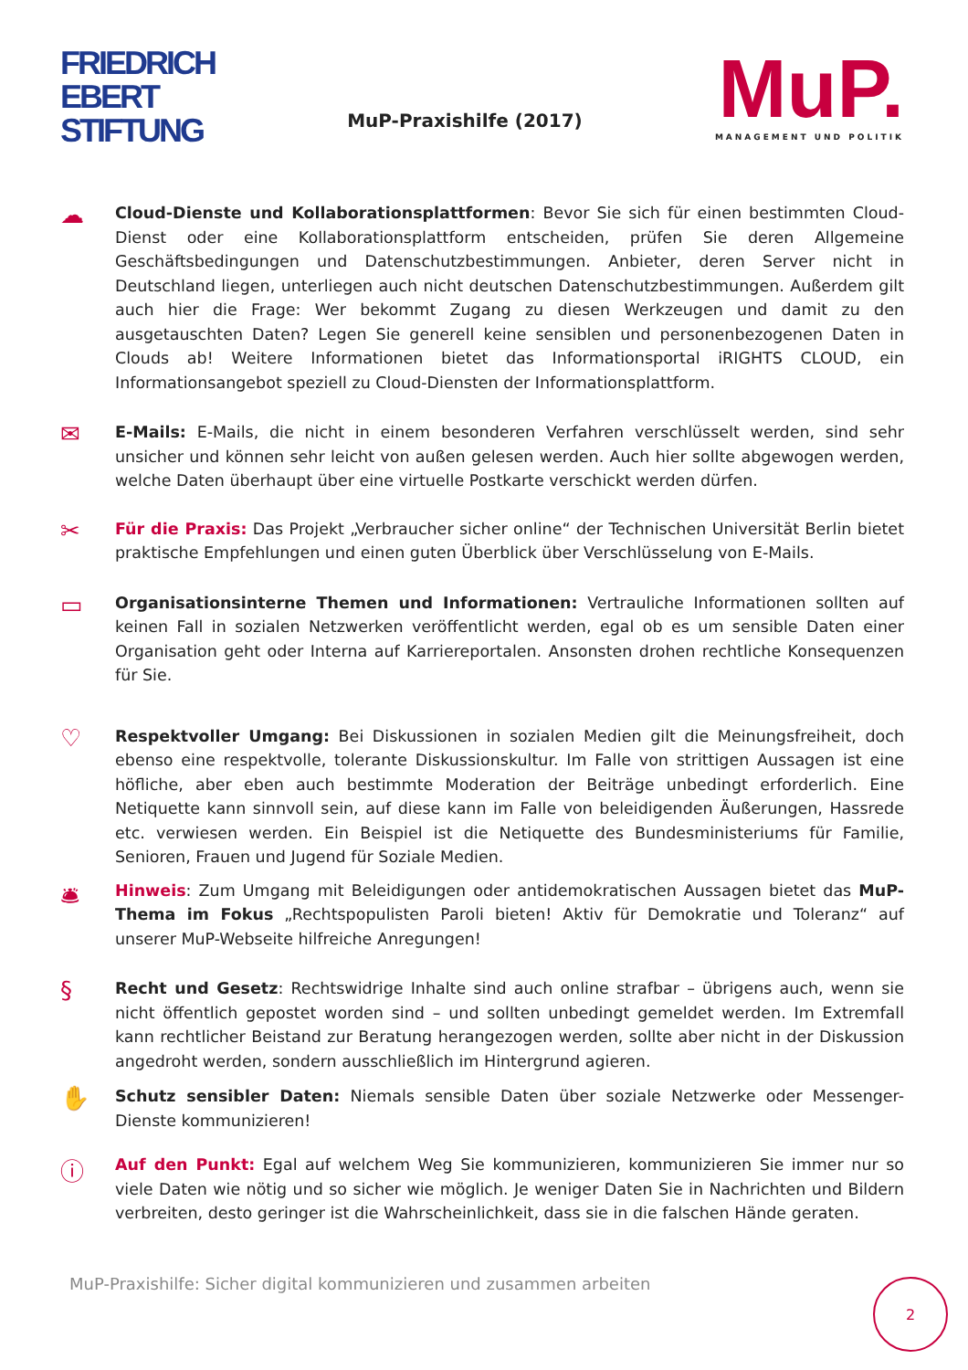FRIEDRICH
EBERT
STIFTUNG
MuP-Praxishilfe (2017)
MuP.
MANAGEMENT UND POLITIK
☁
Cloud-Dienste und Kollaborationsplattformen: Bevor Sie sich für einen bestimmten Cloud-Dienst oder eine Kollaborationsplattform entscheiden, prüfen Sie deren Allgemeine Geschäftsbedingungen und Datenschutzbestimmungen. Anbieter, deren Server nicht in Deutschland liegen, unterliegen auch nicht deutschen Datenschutzbestimmungen. Außerdem gilt auch hier die Frage: Wer bekommt Zugang zu diesen Werkzeugen und damit zu den ausgetauschten Daten? Legen Sie generell keine sensiblen und personenbezogenen Daten in Clouds ab! Weitere Informationen bietet das Informationsportal iRIGHTS CLOUD, ein Informationsangebot speziell zu Cloud-Diensten der Informationsplattform.
✉
E-Mails: E-Mails, die nicht in einem besonderen Verfahren verschlüsselt werden, sind sehr unsicher und können sehr leicht von außen gelesen werden. Auch hier sollte abgewogen werden, welche Daten überhaupt über eine virtuelle Postkarte verschickt werden dürfen.
✂
Für die Praxis: Das Projekt „Verbraucher sicher online“ der Technischen Universität Berlin bietet praktische Empfehlungen und einen guten Überblick über Verschlüsselung von E-Mails.
▭
Organisationsinterne Themen und Informationen: Vertrauliche Informationen sollten auf keinen Fall in sozialen Netzwerken veröffentlicht werden, egal ob es um sensible Daten einer Organisation geht oder Interna auf Karriereportalen. Ansonsten drohen rechtliche Konsequenzen für Sie.
♡
Respektvoller Umgang: Bei Diskussionen in sozialen Medien gilt die Meinungsfreiheit, doch ebenso eine respektvolle, tolerante Diskussionskultur. Im Falle von strittigen Aussagen ist eine höfliche, aber eben auch bestimmte Moderation der Beiträge unbedingt erforderlich. Eine Netiquette kann sinnvoll sein, auf diese kann im Falle von beleidigenden Äußerungen, Hassrede etc. verwiesen werden. Ein Beispiel ist die Netiquette des Bundesministeriums für Familie, Senioren, Frauen und Jugend für Soziale Medien.
🛎
Hinweis: Zum Umgang mit Beleidigungen oder antidemokratischen Aussagen bietet das MuP-Thema im Fokus „Rechtspopulisten Paroli bieten! Aktiv für Demokratie und Toleranz“ auf unserer MuP-Webseite hilfreiche Anregungen!
§
Recht und Gesetz: Rechtswidrige Inhalte sind auch online strafbar – übrigens auch, wenn sie nicht öffentlich gepostet worden sind – und sollten unbedingt gemeldet werden. Im Extremfall kann rechtlicher Beistand zur Beratung herangezogen werden, sollte aber nicht in der Diskussion angedroht werden, sondern ausschließlich im Hintergrund agieren.
✋
Schutz sensibler Daten: Niemals sensible Daten über soziale Netzwerke oder Messenger-Dienste kommunizieren!
ⓘ
Auf den Punkt: Egal auf welchem Weg Sie kommunizieren, kommunizieren Sie immer nur so viele Daten wie nötig und so sicher wie möglich. Je weniger Daten Sie in Nachrichten und Bildern verbreiten, desto geringer ist die Wahrscheinlichkeit, dass sie in die falschen Hände geraten.
MuP-Praxishilfe: Sicher digital kommunizieren und zusammen arbeiten
2